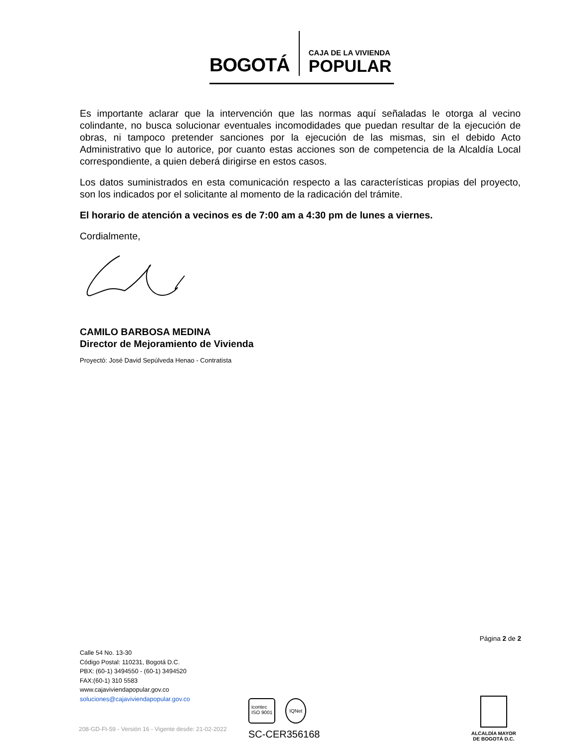BOGOTÁ
CAJA DE LA VIVIENDA
POPULAR
Es importante aclarar que la intervención que las normas aquí señaladas le otorga al vecino colindante, no busca solucionar eventuales incomodidades que puedan resultar de la ejecución de obras, ni tampoco pretender sanciones por la ejecución de las mismas, sin el debido Acto Administrativo que lo autorice, por cuanto estas acciones son de competencia de la Alcaldía Local correspondiente, a quien deberá dirigirse en estos casos.
Los datos suministrados en esta comunicación respecto a las características propias del proyecto, son los indicados por el solicitante al momento de la radicación del trámite.
El horario de atención a vecinos es de 7:00 am a 4:30 pm de lunes a viernes.
Cordialmente,
CAMILO BARBOSA MEDINA
Director de Mejoramiento de Vivienda
Proyectó: José David Sepúlveda Henao - Contratista
Página 2 de 2
Calle 54 No. 13-30
Código Postal: 110231, Bogotá D.C.
PBX: (60-1) 3494550 - (60-1) 3494520
FAX:(60-1) 310 5583
www.cajaviviendapopular.gov.co
soluciones@cajaviviendapopular.gov.co
icontec
ISO 9001 IQNet
SC-CER356168
ALCALDÍA MAYOR
DE BOGOTÁ D.C.
208-GD-Ft-59 - Versión 16 - Vigente desde: 21-02-2022